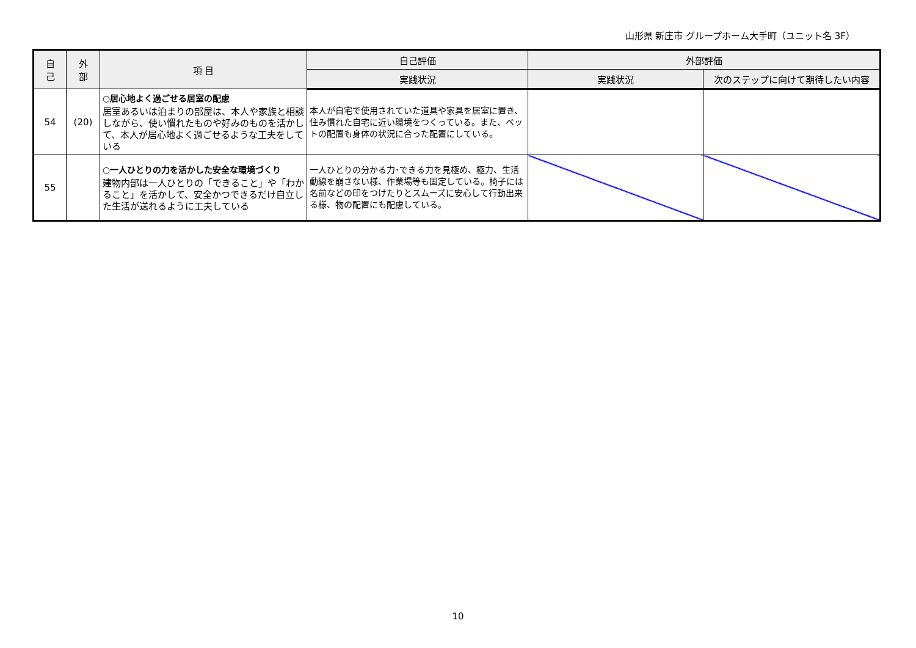山形県 新庄市 グループホーム大手町（ユニット名 3F）
| 自 己 | 外 部 | 項 目 | 自己評価 | 外部評価 | |
| --- | --- | --- | --- | --- | --- |
| | | | 実践状況 | 実践状況 | 次のステップに向けて期待したい内容 |
| 54 | (20) | ○居心地よく過ごせる居室の配慮 居室あるいは泊まりの部屋は、本人や家族と相談しながら、使い慣れたものや好みのものを活かして、本人が居心地よく過ごせるような工夫をしている | 本人が自宅で使用されていた道具や家具を居室に置き、住み慣れた自宅に近い環境をつくっている。また、ベットの配置も身体の状況に合った配置にしている。 | | |
| 55 | | ○一人ひとりの力を活かした安全な環境づくり 建物内部は一人ひとりの「できること」や「わかること」を活かして、安全かつできるだけ自立した生活が送れるように工夫している | 一人ひとりの分かる力･できる力を見極め、極力、生活動線を崩さない様、作業場等も固定している。椅子には名前などの印をつけたりとスムーズに安心して行動出来る様、物の配置にも配慮している。 | | |
10